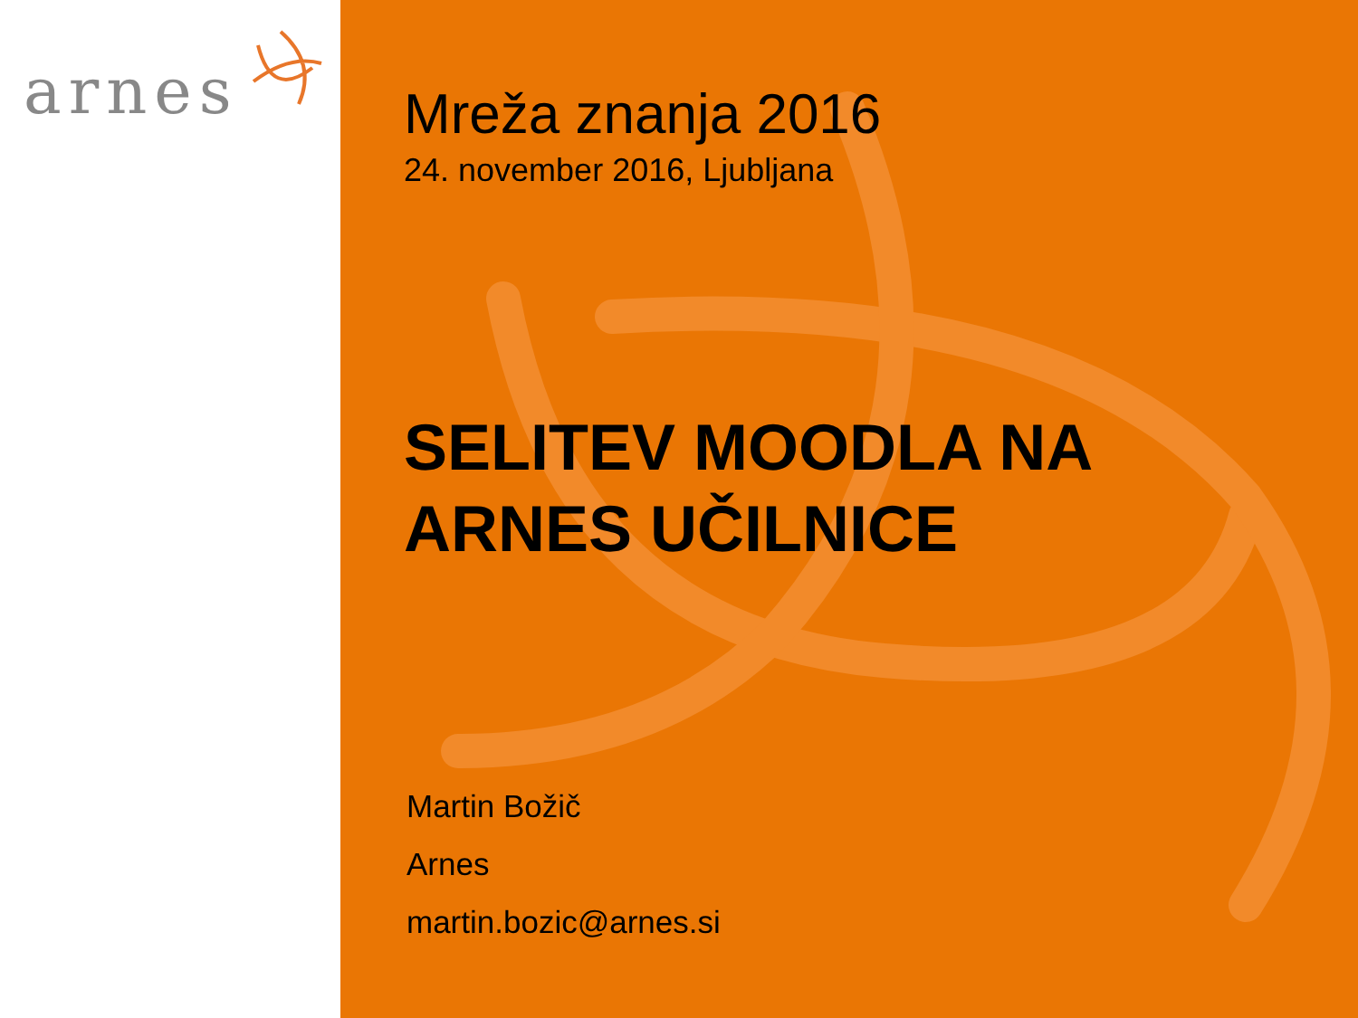arnes
Mreža znanja 2016
24. november 2016, Ljubljana
SELITEV MOODLA NA
ARNES UČILNICE
Martin Božič
Arnes
martin.bozic@arnes.si